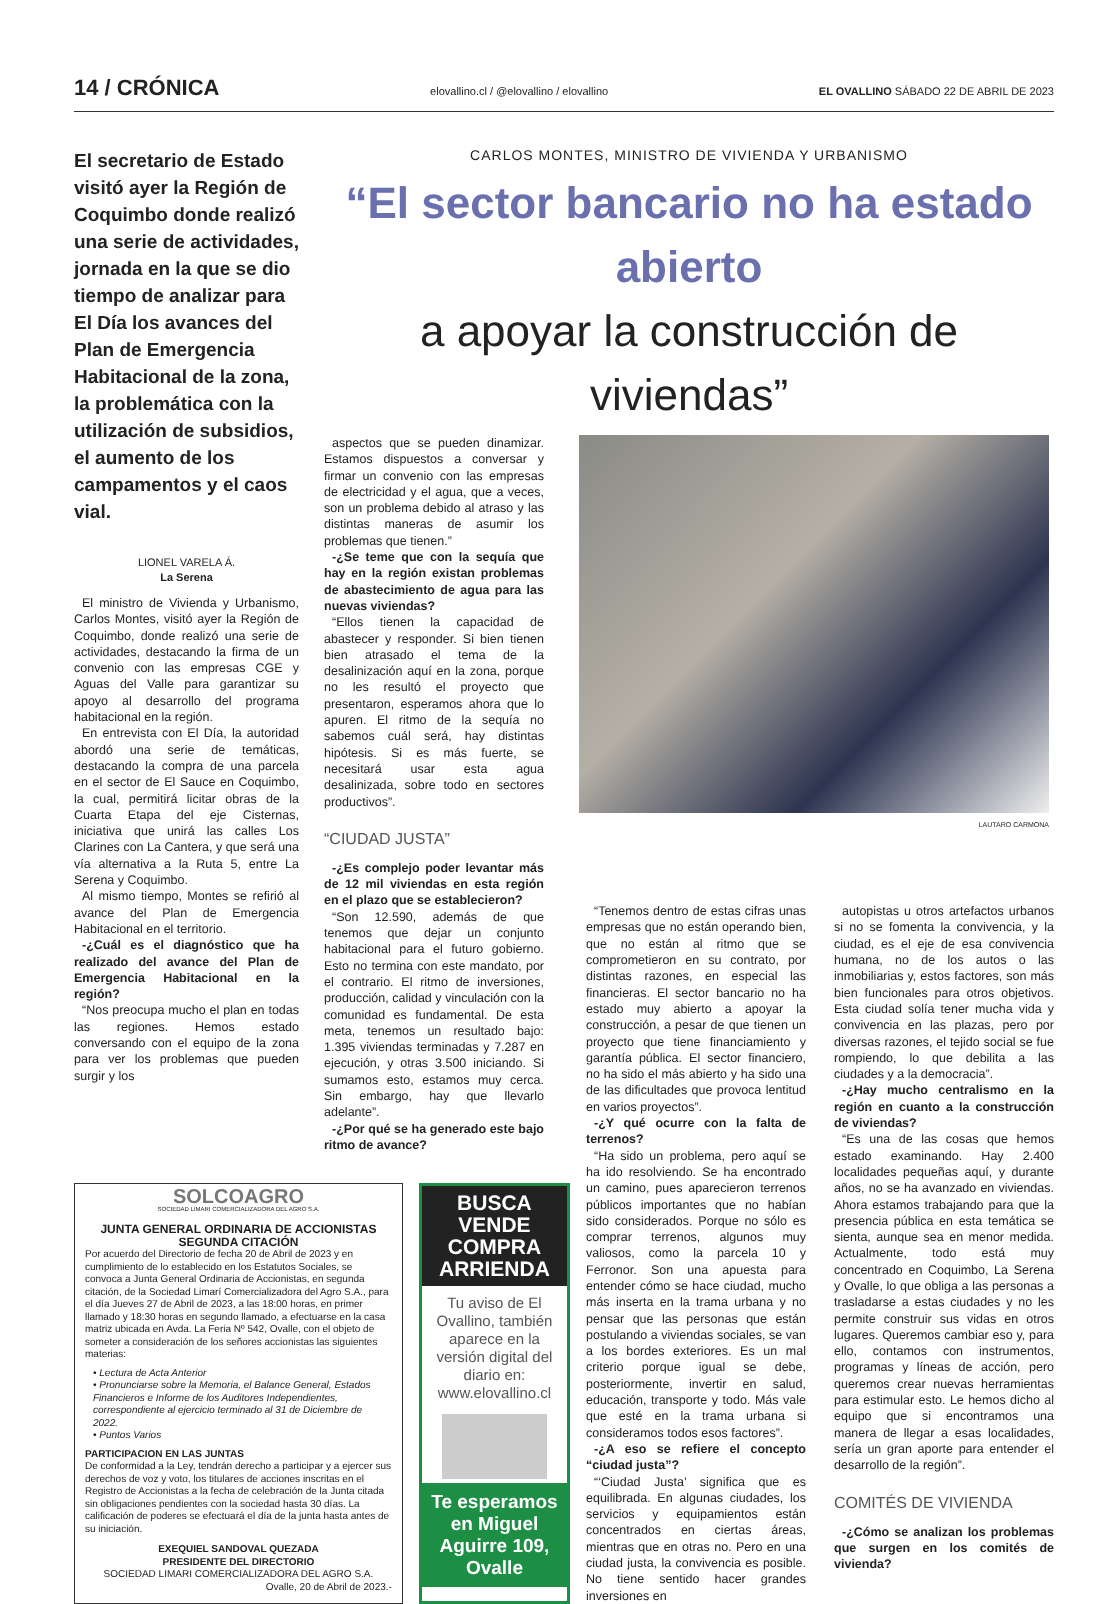14 / CRÓNICA elovallino.cl / @elovallino / elovallino EL OVALLINO SÁBADO 22 DE ABRIL DE 2023
El secretario de Estado visitó ayer la Región de Coquimbo donde realizó una serie de actividades, jornada en la que se dio tiempo de analizar para El Día los avances del Plan de Emergencia Habitacional de la zona, la problemática con la utilización de subsidios, el aumento de los campamentos y el caos vial.
LIONEL VARELA Á.
La Serena
El ministro de Vivienda y Urbanismo, Carlos Montes, visitó ayer la Región de Coquimbo, donde realizó una serie de actividades, destacando la firma de un convenio con las empresas CGE y Aguas del Valle para garantizar su apoyo al desarrollo del programa habitacional en la región.
En entrevista con El Día, la autoridad abordó una serie de temáticas, destacando la compra de una parcela en el sector de El Sauce en Coquimbo, la cual, permitirá licitar obras de la Cuarta Etapa del eje Cisternas, iniciativa que unirá las calles Los Clarines con La Cantera, y que será una vía alternativa a la Ruta 5, entre La Serena y Coquimbo.
Al mismo tiempo, Montes se refirió al avance del Plan de Emergencia Habitacional en el territorio.
-¿Cuál es el diagnóstico que ha realizado del avance del Plan de Emergencia Habitacional en la región?
“Nos preocupa mucho el plan en todas las regiones. Hemos estado conversando con el equipo de la zona para ver los problemas que pueden surgir y los
CARLOS MONTES, MINISTRO DE VIVIENDA Y URBANISMO
“El sector bancario no ha estado abierto
a apoyar la construcción de viviendas”
aspectos que se pueden dinamizar. Estamos dispuestos a conversar y firmar un convenio con las empresas de electricidad y el agua, que a veces, son un problema debido al atraso y las distintas maneras de asumir los problemas que tienen.”
-¿Se teme que con la sequía que hay en la región existan problemas de abastecimiento de agua para las nuevas viviendas?
“Ellos tienen la capacidad de abastecer y responder. Si bien tienen bien atrasado el tema de la desalinización aquí en la zona, porque no les resultó el proyecto que presentaron, esperamos ahora que lo apuren. El ritmo de la sequía no sabemos cuál será, hay distintas hipótesis. Si es más fuerte, se necesitará usar esta agua desalinizada, sobre todo en sectores productivos”.
“CIUDAD JUSTA”
-¿Es complejo poder levantar más de 12 mil viviendas en esta región en el plazo que se establecieron?
“Son 12.590, además de que tenemos que dejar un conjunto habitacional para el futuro gobierno. Esto no termina con este mandato, por el contrario. El ritmo de inversiones, producción, calidad y vinculación con la comunidad es fundamental. De esta meta, tenemos un resultado bajo: 1.395 viviendas terminadas y 7.287 en ejecución, y otras 3.500 iniciando. Si sumamos esto, estamos muy cerca. Sin embargo, hay que llevarlo adelante”.
-¿Por qué se ha generado este bajo ritmo de avance?
LAUTARO CARMONA
SOLCOAGRO
SOCIEDAD LIMARI COMERCIALIZADORA DEL AGRO S.A.
JUNTA GENERAL ORDINARIA DE ACCIONISTAS
SEGUNDA CITACIÓN
Por acuerdo del Directorio de fecha 20 de Abril de 2023 y en cumplimiento de lo establecido en los Estatutos Sociales, se convoca a Junta General Ordinaria de Accionistas, en segunda citación, de la Sociedad Limarí Comercializadora del Agro S.A., para el día Jueves 27 de Abril de 2023, a las 18:00 horas, en primer llamado y 18:30 horas en segundo llamado, a efectuarse en la casa matriz ubicada en Avda. La Feria Nº 542, Ovalle, con el objeto de someter a consideración de los señores accionistas las siguientes materias:
• Lectura de Acta Anterior
• Pronunciarse sobre la Memoria, el Balance General, Estados Financieros e Informe de los Auditores Independientes, correspondiente al ejercicio terminado al 31 de Diciembre de 2022.
• Puntos Varios
PARTICIPACION EN LAS JUNTAS
De conformidad a la Ley, tendrán derecho a participar y a ejercer sus derechos de voz y voto, los titulares de acciones inscritas en el Registro de Accionistas a la fecha de celebración de la Junta citada sin obligaciones pendientes con la sociedad hasta 30 días. La calificación de poderes se efectuará el día de la junta hasta antes de su iniciación.
EXEQUIEL SANDOVAL QUEZADA
PRESIDENTE DEL DIRECTORIO
SOCIEDAD LIMARI COMERCIALIZADORA DEL AGRO S.A.
Ovalle, 20 de Abril de 2023.-
BUSCA
VENDE
COMPRA
ARRIENDA
Tu aviso de El Ovallino, también aparece en la versión digital del diario en: www.elovallino.cl
Te esperamos en Miguel Aguirre 109, Ovalle
“Tenemos dentro de estas cifras unas empresas que no están operando bien, que no están al ritmo que se comprometieron en su contrato, por distintas razones, en especial las financieras. El sector bancario no ha estado muy abierto a apoyar la construcción, a pesar de que tienen un proyecto que tiene financiamiento y garantía pública. El sector financiero, no ha sido el más abierto y ha sido una de las dificultades que provoca lentitud en varios proyectos”.
-¿Y qué ocurre con la falta de terrenos?
“Ha sido un problema, pero aquí se ha ido resolviendo. Se ha encontrado un camino, pues aparecieron terrenos públicos importantes que no habían sido considerados. Porque no sólo es comprar terrenos, algunos muy valiosos, como la parcela 10 y Ferronor. Son una apuesta para entender cómo se hace ciudad, mucho más inserta en la trama urbana y no pensar que las personas que están postulando a viviendas sociales, se van a los bordes exteriores. Es un mal criterio porque igual se debe, posteriormente, invertir en salud, educación, transporte y todo. Más vale que esté en la trama urbana si consideramos todos esos factores”.
-¿A eso se refiere el concepto “ciudad justa”?
“‘Ciudad Justa’ significa que es equilibrada. En algunas ciudades, los servicios y equipamientos están concentrados en ciertas áreas, mientras que en otras no. Pero en una ciudad justa, la convivencia es posible. No tiene sentido hacer grandes inversiones en
autopistas u otros artefactos urbanos si no se fomenta la convivencia, y la ciudad, es el eje de esa convivencia humana, no de los autos o las inmobiliarias y, estos factores, son más bien funcionales para otros objetivos. Esta ciudad solía tener mucha vida y convivencia en las plazas, pero por diversas razones, el tejido social se fue rompiendo, lo que debilita a las ciudades y a la democracia”.
-¿Hay mucho centralismo en la región en cuanto a la construcción de viviendas?
“Es una de las cosas que hemos estado examinando. Hay 2.400 localidades pequeñas aquí, y durante años, no se ha avanzado en viviendas. Ahora estamos trabajando para que la presencia pública en esta temática se sienta, aunque sea en menor medida. Actualmente, todo está muy concentrado en Coquimbo, La Serena y Ovalle, lo que obliga a las personas a trasladarse a estas ciudades y no les permite construir sus vidas en otros lugares. Queremos cambiar eso y, para ello, contamos con instrumentos, programas y líneas de acción, pero queremos crear nuevas herramientas para estimular esto. Le hemos dicho al equipo que si encontramos una manera de llegar a esas localidades, sería un gran aporte para entender el desarrollo de la región”.
COMITÉS DE VIVIENDA
-¿Cómo se analizan los problemas que surgen en los comités de vivienda?